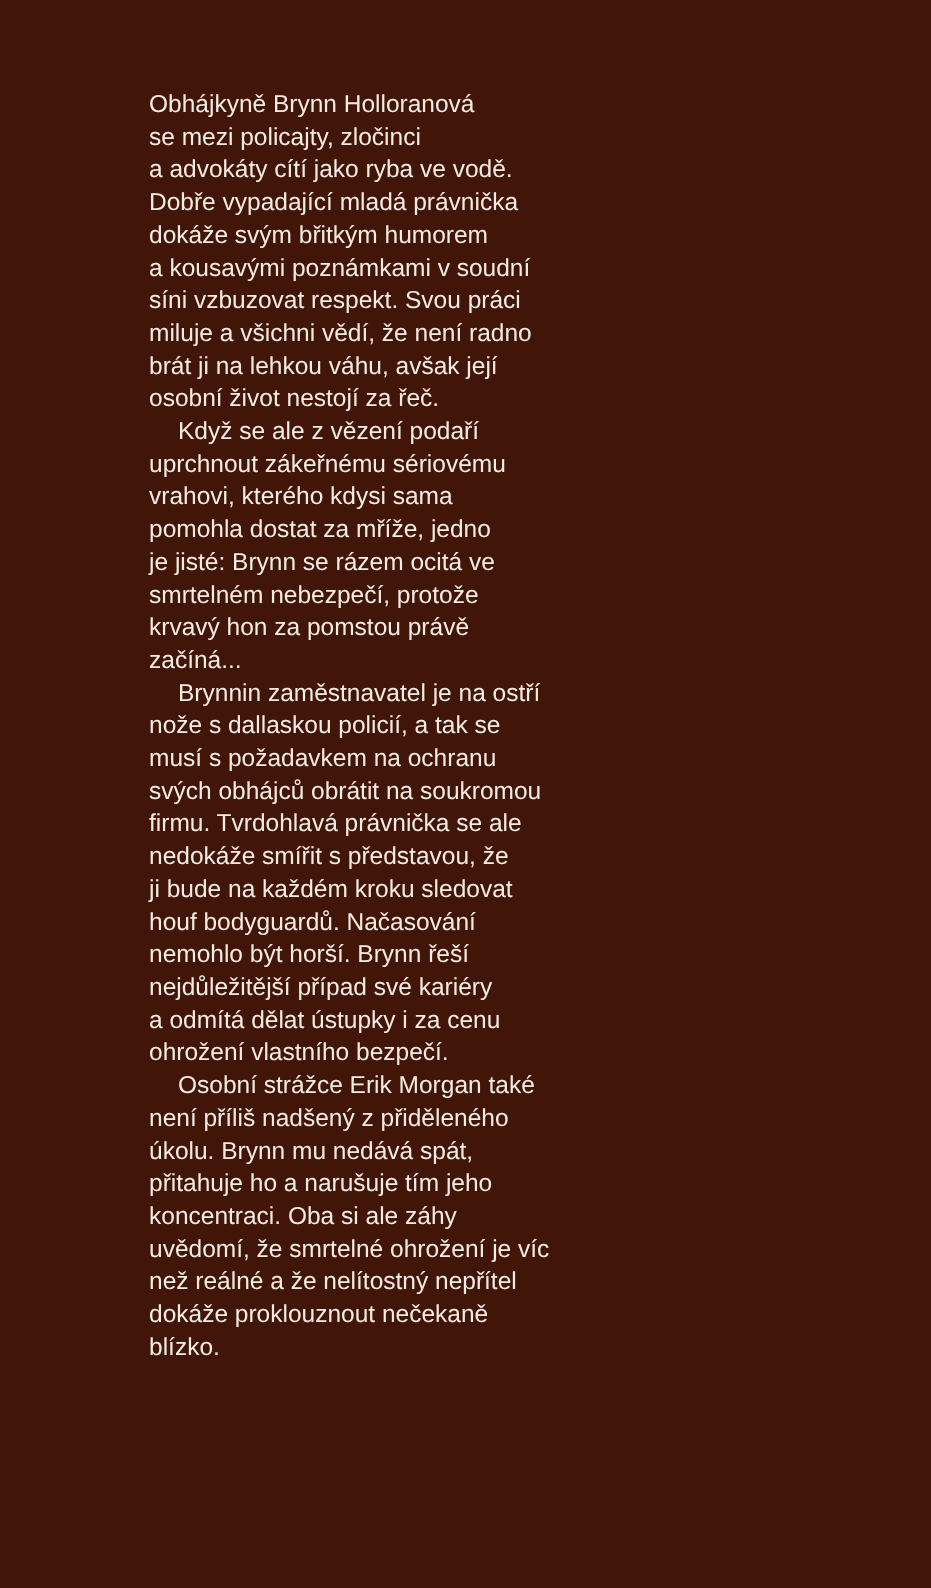Obhájkyně Brynn Holloranová
se mezi policajty, zločinci
a advokáty cítí jako ryba ve vodě.
Dobře vypadající mladá právnička
dokáže svým břitkým humorem
a kousavými poznámkami v soudní
síni vzbuzovat respekt. Svou práci
miluje a všichni vědí, že není radno
brát ji na lehkou váhu, avšak její
osobní život nestojí za řeč.
Když se ale z vězení podaří
uprchnout zákeřnému sériovému
vrahovi, kterého kdysi sama
pomohla dostat za mříže, jedno
je jisté: Brynn se rázem ocitá ve
smrtelném nebezpečí, protože
krvavý hon za pomstou právě
začíná...
Brynnin zaměstnavatel je na ostří
nože s dallaskou policií, a tak se
musí s požadavkem na ochranu
svých obhájců obrátit na soukromou
firmu. Tvrdohlavá právnička se ale
nedokáže smířit s představou, že
ji bude na každém kroku sledovat
houf bodyguardů. Načasování
nemohlo být horší. Brynn řeší
nejdůležitější případ své kariéry
a odmítá dělat ústupky i za cenu
ohrožení vlastního bezpečí.
Osobní strážce Erik Morgan také
není příliš nadšený z přiděleného
úkolu. Brynn mu nedává spát,
přitahuje ho a narušuje tím jeho
koncentraci. Oba si ale záhy
uvědomí, že smrtelné ohrožení je víc
než reálné a že nelítostný nepřítel
dokáže proklouznout nečekaně
blízko.